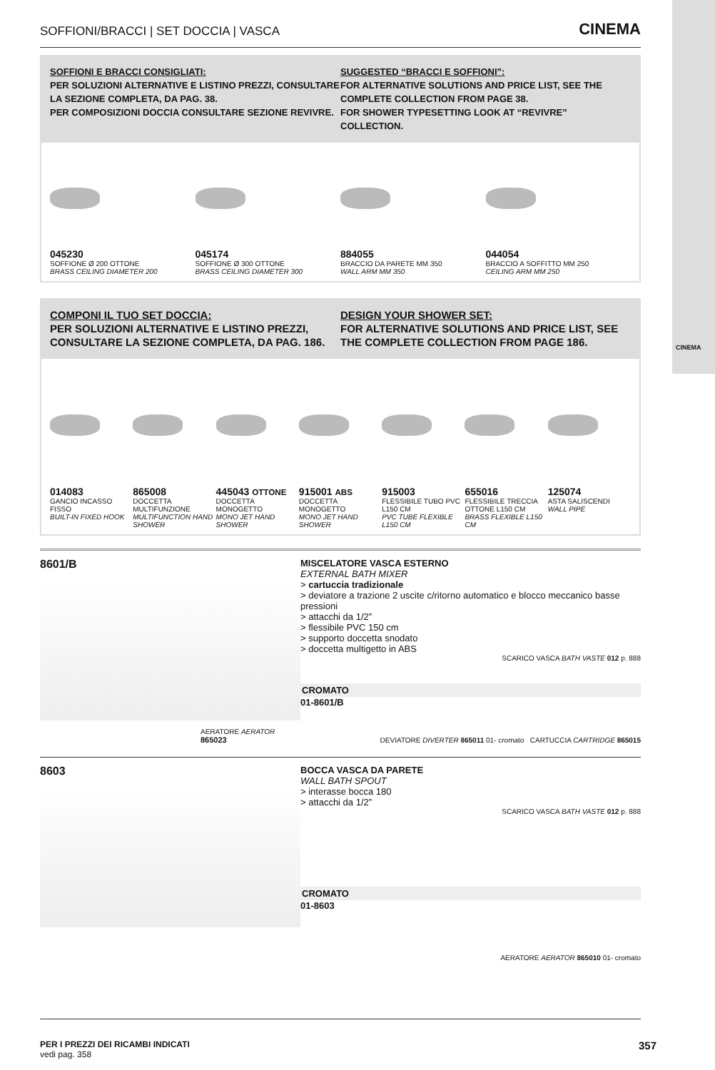CINEMA
SOFFIONI/BRACCI | SET DOCCIA | VASCA CINEMA
SOFFIONI E BRACCI CONSIGLIATI:
PER SOLUZIONI ALTERNATIVE E LISTINO PREZZI, CONSULTARE LA SEZIONE COMPLETA, DA PAG. 38.
PER COMPOSIZIONI DOCCIA CONSULTARE SEZIONE REVIVRE.
SUGGESTED “BRACCI E SOFFIONI”:
FOR ALTERNATIVE SOLUTIONS AND PRICE LIST, SEE THE COMPLETE COLLECTION FROM PAGE 38.
FOR SHOWER TYPESETTING LOOK AT “REVIVRE” COLLECTION.
045230
SOFFIONE Ø 200 OTTONE
BRASS CEILING DIAMETER 200
045174
SOFFIONE Ø 300 OTTONE
BRASS CEILING DIAMETER 300
884055
BRACCIO DA PARETE MM 350
WALL ARM MM 350
044054
BRACCIO A SOFFITTO MM 250
CEILING ARM MM 250
COMPONI IL TUO SET DOCCIA:
PER SOLUZIONI ALTERNATIVE E LISTINO PREZZI, CONSULTARE LA SEZIONE COMPLETA, DA PAG. 186.
DESIGN YOUR SHOWER SET:
FOR ALTERNATIVE SOLUTIONS AND PRICE LIST, SEE THE COMPLETE COLLECTION FROM PAGE 186.
014083
GANCIO INCASSO FISSO
BUILT-IN FIXED HOOK
865008
DOCCETTA MULTIFUNZIONE
MULTIFUNCTION HAND SHOWER
445043 OTTONE
DOCCETTA MONOGETTO
MONO JET HAND SHOWER
915001 ABS
DOCCETTA MONOGETTO
MONO JET HAND SHOWER
915003
FLESSIBILE TUBO PVC L150 CM
PVC TUBE FLEXIBLE L150 CM
655016
FLESSIBILE TRECCIA OTTONE L150 CM
BRASS FLEXIBLE L150 CM
125074
ASTA SALISCENDI
WALL PIPE
8601/B
AERATORE AERATOR
865023
MISCELATORE VASCA ESTERNO
EXTERNAL BATH MIXER
> cartuccia tradizionale
> deviatore a trazione 2 uscite c/ritorno automatico e blocco meccanico basse pressioni
> attacchi da 1/2”
> flessibile PVC 150 cm
> supporto doccetta snodato
> doccetta multigetto in ABS
SCARICO VASCA BATH VASTE 012 p. 888
CROMATO
01-8601/B
DEVIATORE DIVERTER 865011 01- cromato CARTUCCIA CARTRIDGE 865015
8603
BOCCA VASCA DA PARETE
WALL BATH SPOUT
> interasse bocca 180
> attacchi da 1/2”
SCARICO VASCA BATH VASTE 012 p. 888
CROMATO
01-8603
AERATORE AERATOR 865010 01- cromato
PER I PREZZI DEI RICAMBI INDICATI
vedi pag. 358
357